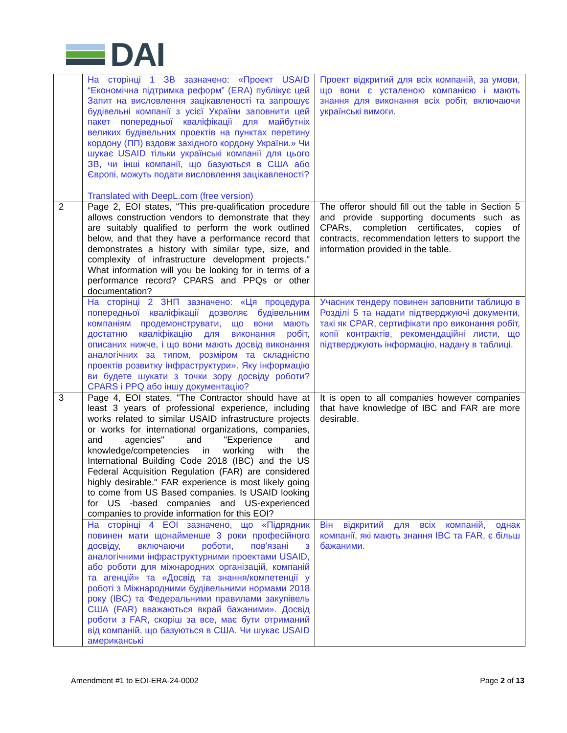DAI
| | На сторінці 1 ЗВ зазначено: «Проект USAID “Економічна підтримка реформ” (ERA) публікує цей Запит на висловлення зацікавленості та запрошує будівельні компанії з усієї України заповнити цей пакет попередньої кваліфікації для майбутніх великих будівельних проектів на пунктах перетину кордону (ПП) вздовж західного кордону України.» Чи шукає USAID тільки українські компанії для цього ЗВ, чи інші компанії, що базуються в США або Європі, можуть подати висловлення зацікавленості? Translated with DeepL.com (free version) | Проект відкритий для всіх компаній, за умови, що вони є усталеною компанією і мають знання для виконання всіх робіт, включаючи українські вимоги. |
| 2 | Page 2, EOI states, "This pre-qualification procedure allows construction vendors to demonstrate that they are suitably qualified to perform the work outlined below, and that they have a performance record that demonstrates a history with similar type, size, and complexity of infrastructure development projects." What information will you be looking for in terms of a performance record? CPARS and PPQs or other documentation? | The offeror should fill out the table in Section 5 and provide supporting documents such as CPARs, completion certificates, copies of contracts, recommendation letters to support the information provided in the table. |
| | На сторінці 2 ЗНП зазначено: «Ця процедура попередньої кваліфікації дозволяє будівельним компаніям продемонструвати, що вони мають достатню кваліфікацію для виконання робіт, описаних нижче, і що вони мають досвід виконання аналогічних за типом, розміром та складністю проектів розвитку інфраструктури». Яку інформацію ви будете шукати з точки зору досвіду роботи? CPARS і PPQ або іншу документацію? | Учасник тендеру повинен заповнити таблицю в Розділі 5 та надати підтверджуючі документи, такі як CPAR, сертифікати про виконання робіт, копії контрактів, рекомендаційні листи, що підтверджують інформацію, надану в таблиці. |
| 3 | Page 4, EOI states, "The Contractor should have at least 3 years of professional experience, including works related to similar USAID infrastructure projects or works for international organizations, companies, and agencies" and "Experience and knowledge/competencies in working with the International Building Code 2018 (IBC) and the US Federal Acquisition Regulation (FAR) are considered highly desirable." FAR experience is most likely going to come from US Based companies. Is USAID looking for US -based companies and US-experienced companies to provide information for this EOI? | It is open to all companies however companies that have knowledge of IBC and FAR are more desirable. |
| | На сторінці 4 EOI зазначено, що «Підрядник повинен мати щонайменше 3 роки професійного досвіду, включаючи роботи, пов'язані з аналогічними інфраструктурними проектами USAID, або роботи для міжнародних організацій, компаній та агенцій» та «Досвід та знання/компетенції у роботі з Міжнародними будівельними нормами 2018 року (IBC) та Федеральними правилами закупівель США (FAR) вважаються вкрай бажаними». Досвід роботи з FAR, скоріш за все, має бути отриманий від компаній, що базуються в США. Чи шукає USAID американські | Він відкритий для всіх компаній, однак компанії, які мають знання IBC та FAR, є більш бажаними. |
Amendment #1 to EOI-ERA-24-0002 Page 2 of 13